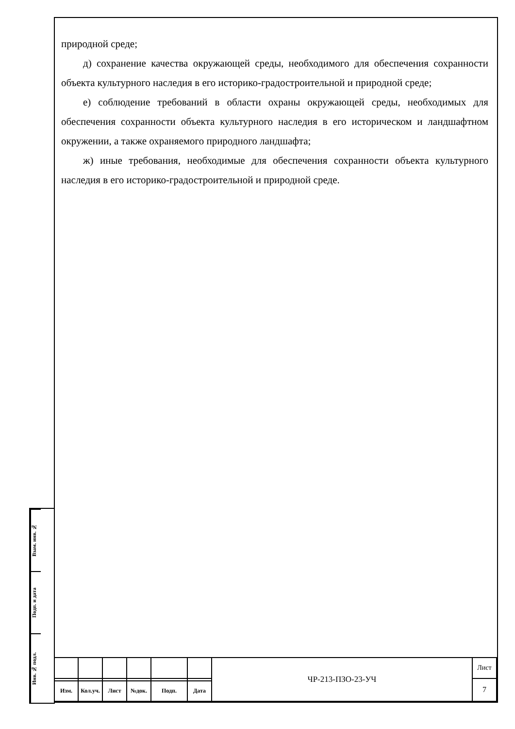природной среде;
д) сохранение качества окружающей среды, необходимого для обеспечения сохранности объекта культурного наследия в его историко-градостроительной и природной среде;
е) соблюдение требований в области охраны окружающей среды, необходимых для обеспечения сохранности объекта культурного наследия в его историческом и ландшафтном окружении, а также охраняемого природного ландшафта;
ж) иные требования, необходимые для обеспечения сохранности объекта культурного наследия в его историко-градостроительной и природной среде.
Взам. инв. №
Подп. и дата
Инв. № подл.
| | | | | | | ЧР-213-ПЗО-23-УЧ | Лист |
| | | | | | | | 7 |
| Изм. | Кол.уч. | Лист | №док. | Подп. | Дата | | |